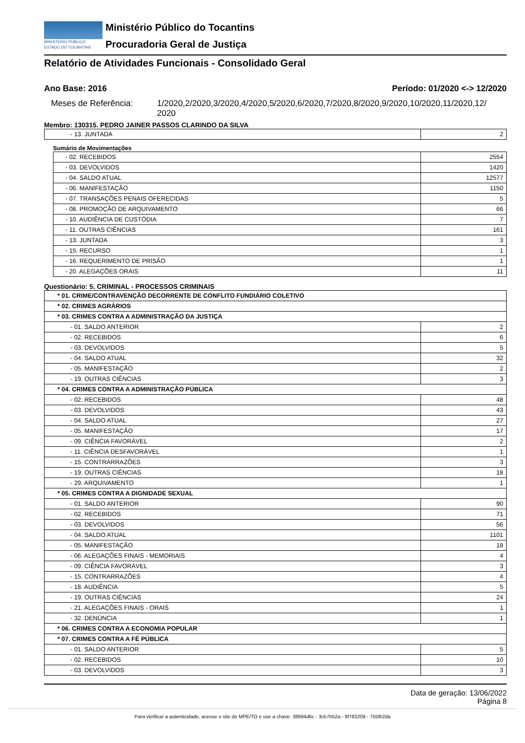MINISTÉRIO PÚBLICO
ESTADO DO TOCANTINS
Ministério Público do Tocantins
Procuradoria Geral de Justiça
Relatório de Atividades Funcionais - Consolidado Geral
Ano Base: 2016 Período: 01/2020 <-> 12/2020
Meses de Referência: 1/2020,2/2020,3/2020,4/2020,5/2020,6/2020,7/2020,8/2020,9/2020,10/2020,11/2020,12/
2020
Membro: 130315. PEDRO JAINER PASSOS CLARINDO DA SILVA
| - 13. JUNTADA | 2 |
Sumário de Movimentações
| - 02. RECEBIDOS | 2554 |
| - 03. DEVOLVIDOS | 1420 |
| - 04. SALDO ATUAL | 12577 |
| - 06. MANIFESTAÇÃO | 1150 |
| - 07. TRANSAÇÕES PENAIS OFERECIDAS | 5 |
| - 08. PROMOÇÃO DE ARQUIVAMENTO | 66 |
| - 10. AUDIÊNCIA DE CUSTÓDIA | 7 |
| - 11. OUTRAS CIÊNCIAS | 161 |
| - 13. JUNTADA | 3 |
| - 15. RECURSO | 1 |
| - 16. REQUERIMENTO DE PRISÃO | 1 |
| - 20. ALEGAÇÕES ORAIS | 11 |
Questionário: 5. CRIMINAL - PROCESSOS CRIMINAIS
| * 01. CRIME/CONTRAVENÇÃO DECORRENTE DE CONFLITO FUNDIÁRIO COLETIVO | |
| * 02. CRIMES AGRÁRIOS | |
| * 03. CRIMES CONTRA A ADMINISTRAÇÃO DA JUSTIÇA | |
| - 01. SALDO ANTERIOR | 2 |
| - 02. RECEBIDOS | 6 |
| - 03. DEVOLVIDOS | 5 |
| - 04. SALDO ATUAL | 32 |
| - 05. MANIFESTAÇÃO | 2 |
| - 19. OUTRAS CIÊNCIAS | 3 |
| * 04. CRIMES CONTRA A ADMINISTRAÇÃO PÚBLICA | |
| - 02. RECEBIDOS | 48 |
| - 03. DEVOLVIDOS | 43 |
| - 04. SALDO ATUAL | 27 |
| - 05. MANIFESTAÇÃO | 17 |
| - 09. CIÊNCIA FAVORÁVEL | 2 |
| - 11. CIÊNCIA DESFAVORÁVEL | 1 |
| - 15. CONTRARRAZÕES | 3 |
| - 19. OUTRAS CIÊNCIAS | 18 |
| - 29. ARQUIVAMENTO | 1 |
| * 05. CRIMES CONTRA A DIGNIDADE SEXUAL | |
| - 01. SALDO ANTERIOR | 90 |
| - 02. RECEBIDOS | 71 |
| - 03. DEVOLVIDOS | 56 |
| - 04. SALDO ATUAL | 1101 |
| - 05. MANIFESTAÇÃO | 18 |
| - 06. ALEGAÇÕES FINAIS - MEMORIAIS | 4 |
| - 09. CIÊNCIA FAVORÁVEL | 3 |
| - 15. CONTRARRAZÕES | 4 |
| - 18. AUDIÊNCIA | 5 |
| - 19. OUTRAS CIÊNCIAS | 24 |
| - 21. ALEGAÇÕES FINAIS - ORAIS | 1 |
| - 32. DENÚNCIA | 1 |
| * 06. CRIMES CONTRA A ECONOMIA POPULAR | |
| * 07. CRIMES CONTRA A FÉ PÚBLICA | |
| - 01. SALDO ANTERIOR | 5 |
| - 02. RECEBIDOS | 10 |
| - 03. DEVOLVIDOS | 3 |
Data de geração: 13/06/2022
Página 8
Para verificar a autenticidade, acesse o site do MPE/TO e use a chave: 38994d6c - 3cb7b52a - 9f783209 - 755fb2da